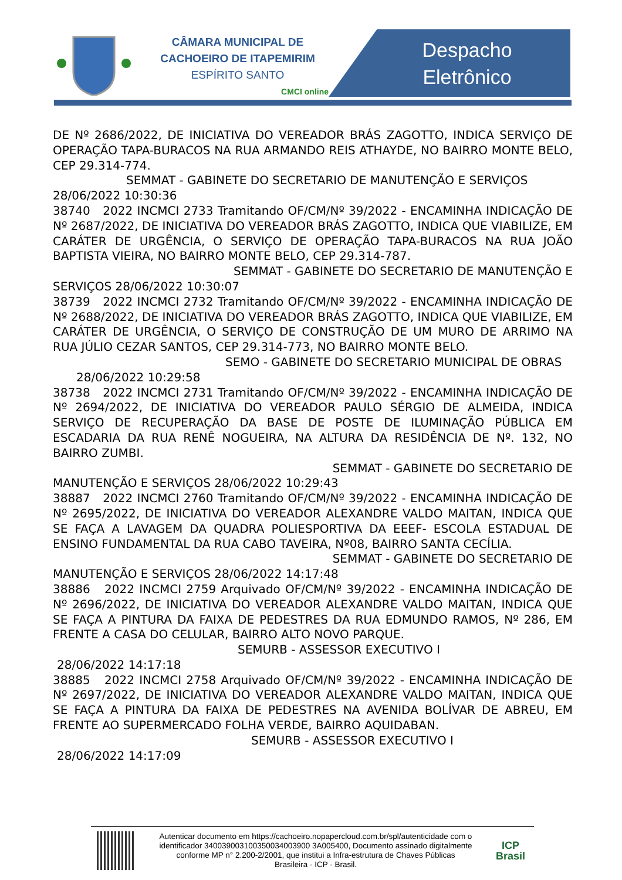CÂMARA MUNICIPAL DE
CACHOEIRO DE ITAPEMIRIM
ESPÍRITO SANTO
CMCI online
Despacho
Eletrônico
DE Nº 2686/2022, DE INICIATIVA DO VEREADOR BRÁS ZAGOTTO, INDICA SERVIÇO DE OPERAÇÃO TAPA-BURACOS NA RUA ARMANDO REIS ATHAYDE, NO BAIRRO MONTE BELO, CEP 29.314-774.
SEMMAT - GABINETE DO SECRETARIO DE MANUTENÇÃO E SERVIÇOS
28/06/2022 10:30:36
38740 2022 INCMCI 2733 Tramitando OF/CM/Nº 39/2022 - ENCAMINHA INDICAÇÃO DE Nº 2687/2022, DE INICIATIVA DO VEREADOR BRÁS ZAGOTTO, INDICA QUE VIABILIZE, EM CARÁTER DE URGÊNCIA, O SERVIÇO DE OPERAÇÃO TAPA-BURACOS NA RUA JOÃO BAPTISTA VIEIRA, NO BAIRRO MONTE BELO, CEP 29.314-787.
SEMMAT - GABINETE DO SECRETARIO DE MANUTENÇÃO E
SERVIÇOS 28/06/2022 10:30:07
38739 2022 INCMCI 2732 Tramitando OF/CM/Nº 39/2022 - ENCAMINHA INDICAÇÃO DE Nº 2688/2022, DE INICIATIVA DO VEREADOR BRÁS ZAGOTTO, INDICA QUE VIABILIZE, EM CARÁTER DE URGÊNCIA, O SERVIÇO DE CONSTRUÇÃO DE UM MURO DE ARRIMO NA RUA JÚLIO CEZAR SANTOS, CEP 29.314-773, NO BAIRRO MONTE BELO.
SEMO - GABINETE DO SECRETARIO MUNICIPAL DE OBRAS
28/06/2022 10:29:58
38738 2022 INCMCI 2731 Tramitando OF/CM/Nº 39/2022 - ENCAMINHA INDICAÇÃO DE Nº 2694/2022, DE INICIATIVA DO VEREADOR PAULO SÉRGIO DE ALMEIDA, INDICA SERVIÇO DE RECUPERAÇÃO DA BASE DE POSTE DE ILUMINAÇÃO PÚBLICA EM ESCADARIA DA RUA RENÊ NOGUEIRA, NA ALTURA DA RESIDÊNCIA DE Nº. 132, NO BAIRRO ZUMBI.
SEMMAT - GABINETE DO SECRETARIO DE
MANUTENÇÃO E SERVIÇOS 28/06/2022 10:29:43
38887 2022 INCMCI 2760 Tramitando OF/CM/Nº 39/2022 - ENCAMINHA INDICAÇÃO DE Nº 2695/2022, DE INICIATIVA DO VEREADOR ALEXANDRE VALDO MAITAN, INDICA QUE SE FAÇA A LAVAGEM DA QUADRA POLIESPORTIVA DA EEEF- ESCOLA ESTADUAL DE ENSINO FUNDAMENTAL DA RUA CABO TAVEIRA, Nº08, BAIRRO SANTA CECÍLIA.
SEMMAT - GABINETE DO SECRETARIO DE
MANUTENÇÃO E SERVIÇOS 28/06/2022 14:17:48
38886 2022 INCMCI 2759 Arquivado OF/CM/Nº 39/2022 - ENCAMINHA INDICAÇÃO DE Nº 2696/2022, DE INICIATIVA DO VEREADOR ALEXANDRE VALDO MAITAN, INDICA QUE SE FAÇA A PINTURA DA FAIXA DE PEDESTRES DA RUA EDMUNDO RAMOS, Nº 286, EM FRENTE A CASA DO CELULAR, BAIRRO ALTO NOVO PARQUE.
SEMURB - ASSESSOR EXECUTIVO I
28/06/2022 14:17:18
38885 2022 INCMCI 2758 Arquivado OF/CM/Nº 39/2022 - ENCAMINHA INDICAÇÃO DE Nº 2697/2022, DE INICIATIVA DO VEREADOR ALEXANDRE VALDO MAITAN, INDICA QUE SE FAÇA A PINTURA DA FAIXA DE PEDESTRES NA AVENIDA BOLÍVAR DE ABREU, EM FRENTE AO SUPERMERCADO FOLHA VERDE, BAIRRO AQUIDABAN.
SEMURB - ASSESSOR EXECUTIVO I
28/06/2022 14:17:09
Autenticar documento em https://cachoeiro.nopapercloud.com.br/spl/autenticidade com o identificador 340039003100350034003900 3A005400, Documento assinado digitalmente conforme MP n° 2.200-2/2001, que institui a Infra-estrutura de Chaves Públicas Brasileira - ICP - Brasil.
ICP
Brasil